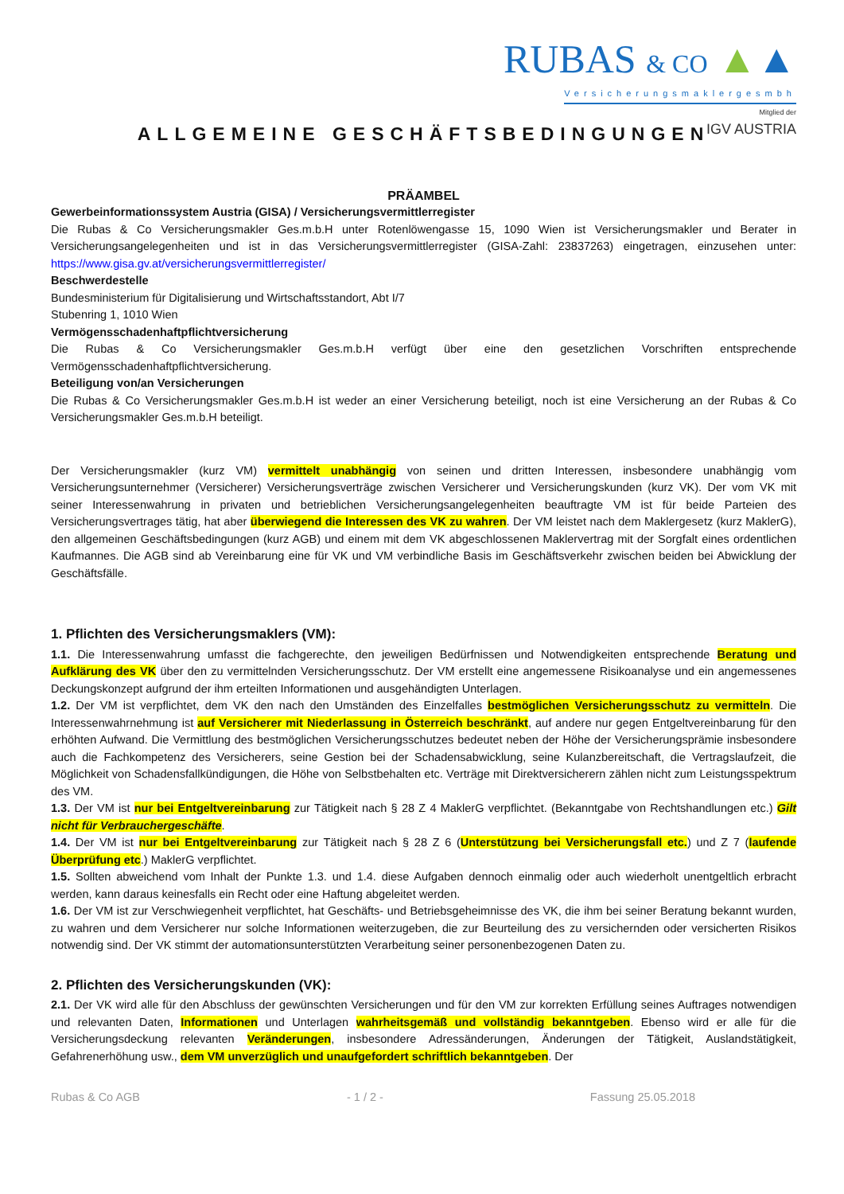RUBAS & CO ▲▲
Versicherungsmaklergesmbh
Mitglied der
IGV AUSTRIA
ALLGEMEINE GESCHÄFTSBEDINGUNGEN
PRÄAMBEL
Gewerbeinformationssystem Austria (GISA) / Versicherungsvermittlerregister
Die Rubas & Co Versicherungsmakler Ges.m.b.H unter Rotenlöwengasse 15, 1090 Wien ist Versicherungsmakler und Berater in Versicherungsangelegenheiten und ist in das Versicherungsvermittlerregister (GISA-Zahl: 23837263) eingetragen, einzusehen unter: https://www.gisa.gv.at/versicherungsvermittlerregister/
Beschwerdestelle
Bundesministerium für Digitalisierung und Wirtschaftsstandort, Abt I/7
Stubenring 1, 1010 Wien
Vermögensschadenhaftpflichtversicherung
Die Rubas & Co Versicherungsmakler Ges.m.b.H verfügt über eine den gesetzlichen Vorschriften entsprechende Vermögensschadenhaftpflichtversicherung.
Beteiligung von/an Versicherungen
Die Rubas & Co Versicherungsmakler Ges.m.b.H ist weder an einer Versicherung beteiligt, noch ist eine Versicherung an der Rubas & Co Versicherungsmakler Ges.m.b.H beteiligt.
Der Versicherungsmakler (kurz VM) vermittelt unabhängig von seinen und dritten Interessen, insbesondere unabhängig vom Versicherungsunternehmer (Versicherer) Versicherungsverträge zwischen Versicherer und Versicherungskunden (kurz VK). Der vom VK mit seiner Interessenwahrung in privaten und betrieblichen Versicherungsangelegenheiten beauftragte VM ist für beide Parteien des Versicherungsvertrages tätig, hat aber überwiegend die Interessen des VK zu wahren. Der VM leistet nach dem Maklergesetz (kurz MaklerG), den allgemeinen Geschäftsbedingungen (kurz AGB) und einem mit dem VK abgeschlossenen Maklervertrag mit der Sorgfalt eines ordentlichen Kaufmannes. Die AGB sind ab Vereinbarung eine für VK und VM verbindliche Basis im Geschäftsverkehr zwischen beiden bei Abwicklung der Geschäftsfälle.
1. Pflichten des Versicherungsmaklers (VM):
1.1. Die Interessenwahrung umfasst die fachgerechte, den jeweiligen Bedürfnissen und Notwendigkeiten entsprechende Beratung und Aufklärung des VK über den zu vermittelnden Versicherungsschutz. Der VM erstellt eine angemessene Risikoanalyse und ein angemessenes Deckungskonzept aufgrund der ihm erteilten Informationen und ausgehändigten Unterlagen.
1.2. Der VM ist verpflichtet, dem VK den nach den Umständen des Einzelfalles bestmöglichen Versicherungsschutz zu vermitteln. Die Interessenwahrnehmung ist auf Versicherer mit Niederlassung in Österreich beschränkt, auf andere nur gegen Entgeltvereinbarung für den erhöhten Aufwand. Die Vermittlung des bestmöglichen Versicherungsschutzes bedeutet neben der Höhe der Versicherungsprämie insbesondere auch die Fachkompetenz des Versicherers, seine Gestion bei der Schadensabwicklung, seine Kulanzbereitschaft, die Vertragslaufzeit, die Möglichkeit von Schadensfallkündigungen, die Höhe von Selbstbehalten etc. Verträge mit Direktversicherern zählen nicht zum Leistungsspektrum des VM.
1.3. Der VM ist nur bei Entgeltvereinbarung zur Tätigkeit nach § 28 Z 4 MaklerG verpflichtet. (Bekanntgabe von Rechtshandlungen etc.) Gilt nicht für Verbrauchergeschäfte.
1.4. Der VM ist nur bei Entgeltvereinbarung zur Tätigkeit nach § 28 Z 6 (Unterstützung bei Versicherungsfall etc.) und Z 7 (laufende Überprüfung etc.) MaklerG verpflichtet.
1.5. Sollten abweichend vom Inhalt der Punkte 1.3. und 1.4. diese Aufgaben dennoch einmalig oder auch wiederholt unentgeltlich erbracht werden, kann daraus keinesfalls ein Recht oder eine Haftung abgeleitet werden.
1.6. Der VM ist zur Verschwiegenheit verpflichtet, hat Geschäfts- und Betriebsgeheimnisse des VK, die ihm bei seiner Beratung bekannt wurden, zu wahren und dem Versicherer nur solche Informationen weiterzugeben, die zur Beurteilung des zu versichernden oder versicherten Risikos notwendig sind. Der VK stimmt der automationsunterstützten Verarbeitung seiner personenbezogenen Daten zu.
2. Pflichten des Versicherungskunden (VK):
2.1. Der VK wird alle für den Abschluss der gewünschten Versicherungen und für den VM zur korrekten Erfüllung seines Auftrages notwendigen und relevanten Daten, Informationen und Unterlagen wahrheitsgemäß und vollständig bekanntgeben. Ebenso wird er alle für die Versicherungsdeckung relevanten Veränderungen, insbesondere Adressänderungen, Änderungen der Tätigkeit, Auslandstätigkeit, Gefahrenerhöhung usw., dem VM unverzüglich und unaufgefordert schriftlich bekanntgeben. Der
Rubas & Co AGB - 1 / 2 - Fassung 25.05.2018